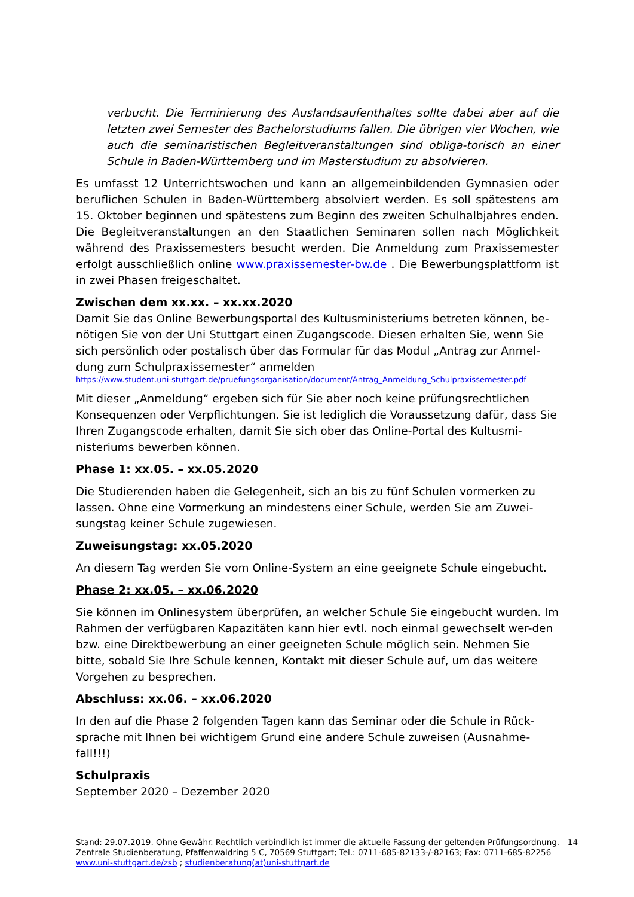verbucht. Die Terminierung des Auslandsaufenthaltes sollte dabei aber auf die letzten zwei Semester des Bachelorstudiums fallen. Die übrigen vier Wochen, wie auch die seminaristischen Begleitveranstaltungen sind obliga-torisch an einer Schule in Baden-Württemberg und im Masterstudium zu absolvieren.
Es umfasst 12 Unterrichtswochen und kann an allgemeinbildenden Gymnasien oder beruflichen Schulen in Baden-Württemberg absolviert werden. Es soll spätestens am 15. Oktober beginnen und spätestens zum Beginn des zweiten Schulhalbjahres enden. Die Begleitveranstaltungen an den Staatlichen Seminaren sollen nach Möglichkeit während des Praxissemesters besucht werden. Die Anmeldung zum Praxissemester erfolgt ausschließlich online www.praxissemester-bw.de . Die Bewerbungsplattform ist in zwei Phasen freigeschaltet.
Zwischen dem xx.xx. – xx.xx.2020
Damit Sie das Online Bewerbungsportal des Kultusministeriums betreten können, be-nötigen Sie von der Uni Stuttgart einen Zugangscode. Diesen erhalten Sie, wenn Sie sich persönlich oder postalisch über das Formular für das Modul „Antrag zur Anmel-dung zum Schulpraxissemester“ anmelden
https://www.student.uni-stuttgart.de/pruefungsorganisation/document/Antrag_Anmeldung_Schulpraxissemester.pdf
Mit dieser „Anmeldung“ ergeben sich für Sie aber noch keine prüfungsrechtlichen Konsequenzen oder Verpflichtungen. Sie ist lediglich die Voraussetzung dafür, dass Sie Ihren Zugangscode erhalten, damit Sie sich ober das Online-Portal des Kultusmi-nisteriums bewerben können.
Phase 1: xx.05. – xx.05.2020
Die Studierenden haben die Gelegenheit, sich an bis zu fünf Schulen vormerken zu lassen. Ohne eine Vormerkung an mindestens einer Schule, werden Sie am Zuwei-sungstag keiner Schule zugewiesen.
Zuweisungstag: xx.05.2020
An diesem Tag werden Sie vom Online-System an eine geeignete Schule eingebucht.
Phase 2: xx.05. – xx.06.2020
Sie können im Onlinesystem überprüfen, an welcher Schule Sie eingebucht wurden. Im Rahmen der verfügbaren Kapazitäten kann hier evtl. noch einmal gewechselt wer-den bzw. eine Direktbewerbung an einer geeigneten Schule möglich sein. Nehmen Sie bitte, sobald Sie Ihre Schule kennen, Kontakt mit dieser Schule auf, um das weitere Vorgehen zu besprechen.
Abschluss: xx.06. – xx.06.2020
In den auf die Phase 2 folgenden Tagen kann das Seminar oder die Schule in Rück-sprache mit Ihnen bei wichtigem Grund eine andere Schule zuweisen (Ausnahme-fall!!!)
Schulpraxis
September 2020 – Dezember 2020
14 Stand: 29.07.2019. Ohne Gewähr. Rechtlich verbindlich ist immer die aktuelle Fassung der geltenden Prüfungsordnung.
Zentrale Studienberatung, Pfaffenwaldring 5 C, 70569 Stuttgart; Tel.: 0711-685-82133-/-82163; Fax: 0711-685-82256
www.uni-stuttgart.de/zsb ; studienberatung(at)uni-stuttgart.de